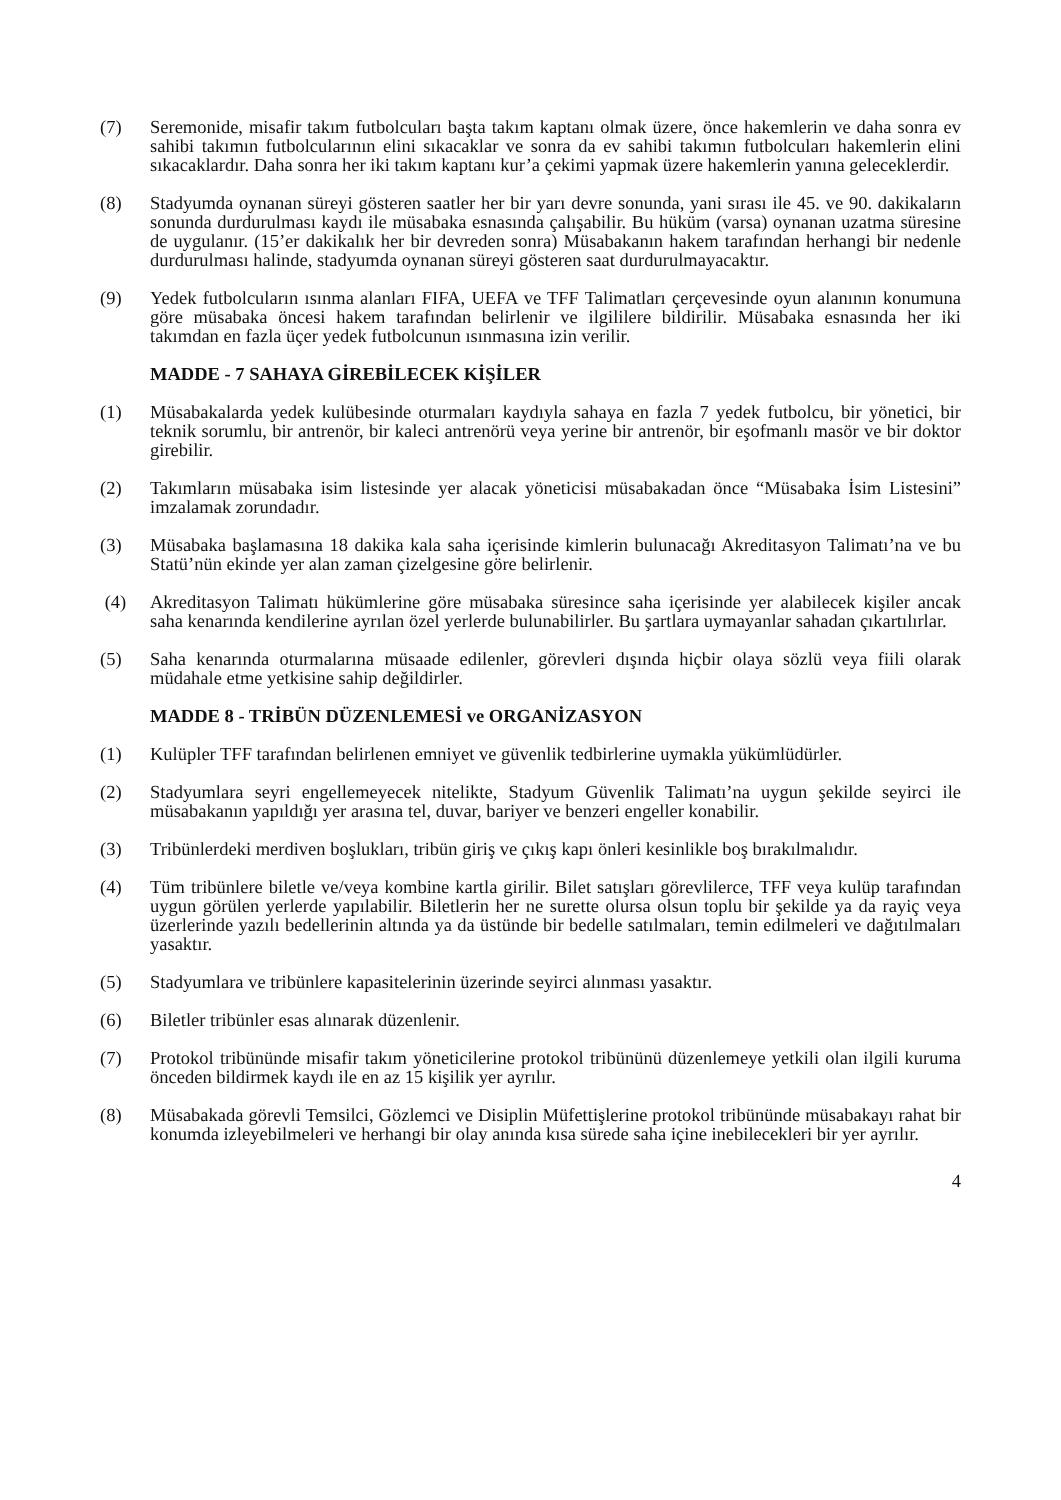(7) Seremonide, misafir takım futbolcuları başta takım kaptanı olmak üzere, önce hakemlerin ve daha sonra ev sahibi takımın futbolcularının elini sıkacaklar ve sonra da ev sahibi takımın futbolcuları hakemlerin elini sıkacaklardır. Daha sonra her iki takım kaptanı kur’a çekimi yapmak üzere hakemlerin yanına geleceklerdir.
(8) Stadyumda oynanan süreyi gösteren saatler her bir yarı devre sonunda, yani sırası ile 45. ve 90. dakikaların sonunda durdurulması kaydı ile müsabaka esnasında çalışabilir. Bu hüküm (varsa) oynanan uzatma süresine de uygulanır. (15’er dakikalık her bir devreden sonra) Müsabakanın hakem tarafından herhangi bir nedenle durdurulması halinde, stadyumda oynanan süreyi gösteren saat durdurulmayacaktır.
(9) Yedek futbolcuların ısınma alanları FIFA, UEFA ve TFF Talimatları çerçevesinde oyun alanının konumuna göre müsabaka öncesi hakem tarafından belirlenir ve ilgililere bildirilir. Müsabaka esnasında her iki takımdan en fazla üçer yedek futbolcunun ısınmasına izin verilir.
MADDE - 7 SAHAYA GİREBİLECEK KİŞİLER
(1) Müsabakalarda yedek kulübesinde oturmaları kaydıyla sahaya en fazla 7 yedek futbolcu, bir yönetici, bir teknik sorumlu, bir antrenör, bir kaleci antrenörü veya yerine bir antrenör, bir eşofmanlı masör ve bir doktor girebilir.
(2) Takımların müsabaka isim listesinde yer alacak yöneticisi müsabakadan önce “Müsabaka İsim Listesini” imzalamak zorundadır.
(3) Müsabaka başlamasına 18 dakika kala saha içerisinde kimlerin bulunacağı Akreditasyon Talimatı’na ve bu Statü’nün ekinde yer alan zaman çizelgesine göre belirlenir.
(4) Akreditasyon Talimatı hükümlerine göre müsabaka süresince saha içerisinde yer alabilecek kişiler ancak saha kenarında kendilerine ayrılan özel yerlerde bulunabilirler. Bu şartlara uymayanlar sahadan çıkartılırlar.
(5) Saha kenarında oturmalarına müsaade edilenler, görevleri dışında hiçbir olaya sözlü veya fiili olarak müdahale etme yetkisine sahip değildirler.
MADDE 8 - TRİBÜN DÜZENLEMESİ ve ORGANİZASYON
(1) Kulüpler TFF tarafından belirlenen emniyet ve güvenlik tedbirlerine uymakla yükümlüdürler.
(2) Stadyumlara seyri engellemeyecek nitelikte, Stadyum Güvenlik Talimatı’na uygun şekilde seyirci ile müsabakanın yapıldığı yer arasına tel, duvar, bariyer ve benzeri engeller konabilir.
(3) Tribünlerdeki merdiven boşlukları, tribün giriş ve çıkış kapı önleri kesinlikle boş bırakılmalıdır.
(4) Tüm tribünlere biletle ve/veya kombine kartla girilir. Bilet satışları görevlilerce, TFF veya kulüp tarafından uygun görülen yerlerde yapılabilir. Biletlerin her ne surette olursa olsun toplu bir şekilde ya da rayiç veya üzerlerinde yazılı bedellerinin altında ya da üstünde bir bedelle satılmaları, temin edilmeleri ve dağıtılmaları yasaktır.
(5) Stadyumlara ve tribünlere kapasitelerinin üzerinde seyirci alınması yasaktır.
(6) Biletler tribünler esas alınarak düzenlenir.
(7) Protokol tribününde misafir takım yöneticilerine protokol tribününü düzenlemeye yetkili olan ilgili kuruma önceden bildirmek kaydı ile en az 15 kişilik yer ayrılır.
(8) Müsabakada görevli Temsilci, Gözlemci ve Disiplin Müfettişlerine protokol tribününde müsabakayı rahat bir konumda izleyebilmeleri ve herhangi bir olay anında kısa sürede saha içine inebilecekleri bir yer ayrılır.
4